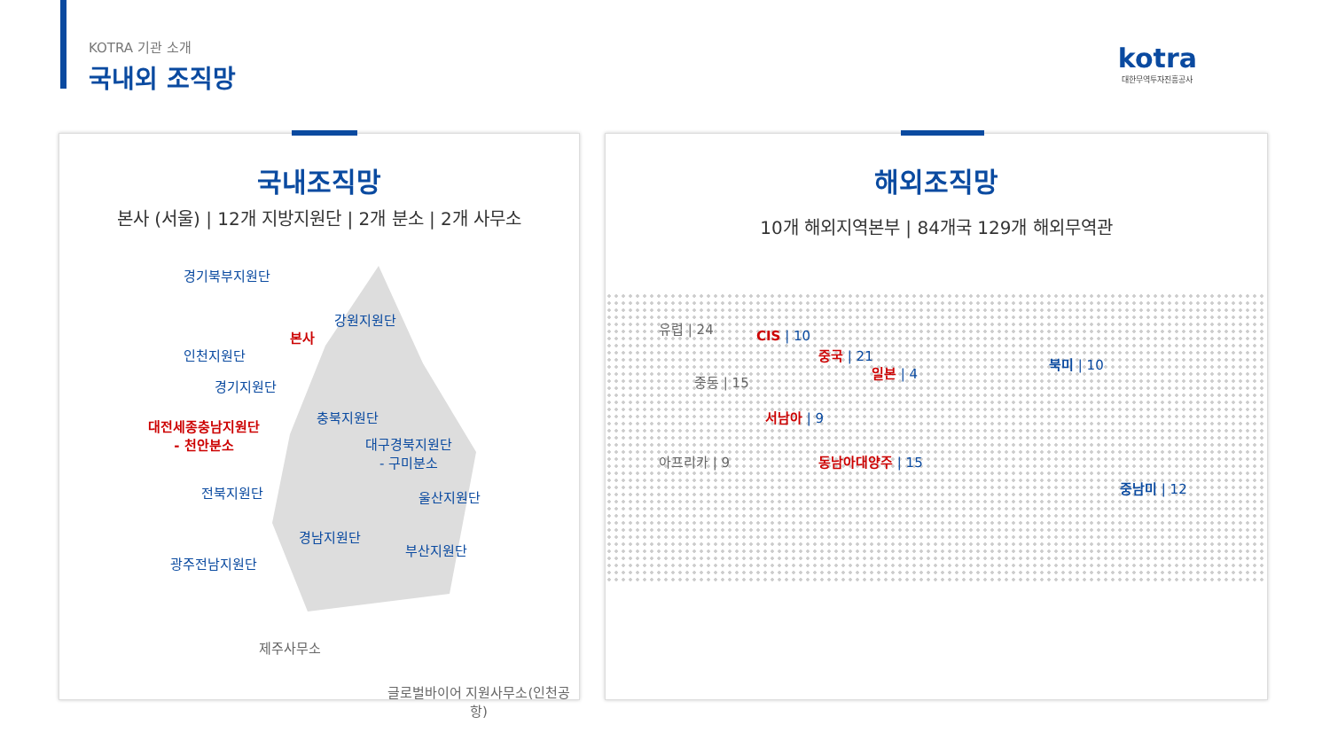KOTRA 기관 소개
국내외 조직망
kotra
대한무역투자진흥공사
국내조직망
본사 (서울) | 12개 지방지원단 | 2개 분소 | 2개 사무소
경기북부지원단
강원지원단
본사
인천지원단
경기지원단
충북지원단
대전세종충남지원단
- 천안분소
대구경북지원단
- 구미분소
전북지원단 울산지원단
경남지원단
부산지원단
광주전남지원단
제주사무소
글로벌바이어 지원사무소(인천공항)
해외조직망
10개 해외지역본부 | 84개국 129개 해외무역관
유럽 | 24
CIS | 10
중국 | 21
일본 | 4
북미 | 10
중동 | 15
서남아 | 9
아프리카 | 9 동남아대양주 | 15
중남미 | 12